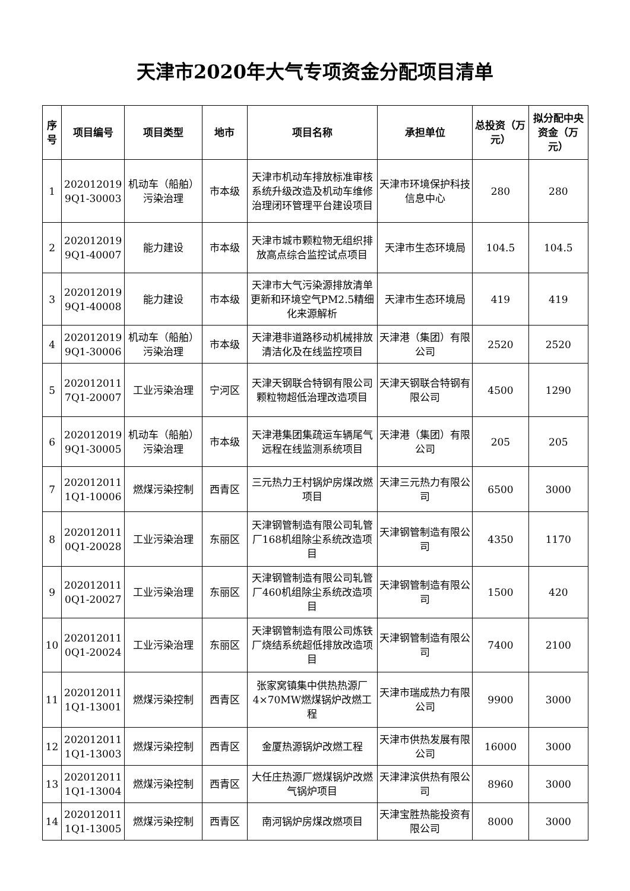天津市2020年大气专项资金分配项目清单
| 序号 | 项目编号 | 项目类型 | 地市 | 项目名称 | 承担单位 | 总投资（万元） | 拟分配中央资金（万元） |
| --- | --- | --- | --- | --- | --- | --- | --- |
| 1 | 202012019 9Q1-30003 | 机动车（船舶） 污染治理 | 市本级 | 天津市机动车排放标准审核系统升级改造及机动车维修治理闭环管理平台建设项目 | 天津市环境保护科技信息中心 | 280 | 280 |
| 2 | 202012019 9Q1-40007 | 能力建设 | 市本级 | 天津市城市颗粒物无组织排放高点综合监控试点项目 | 天津市生态环境局 | 104.5 | 104.5 |
| 3 | 202012019 9Q1-40008 | 能力建设 | 市本级 | 天津市大气污染源排放清单更新和环境空气PM2.5精细化来源解析 | 天津市生态环境局 | 419 | 419 |
| 4 | 202012019 9Q1-30006 | 机动车（船舶） 污染治理 | 市本级 | 天津港非道路移动机械排放清洁化及在线监控项目 | 天津港（集团）有限公司 | 2520 | 2520 |
| 5 | 202012011 7Q1-20007 | 工业污染治理 | 宁河区 | 天津天钢联合特钢有限公司颗粒物超低治理改造项目 | 天津天钢联合特钢有限公司 | 4500 | 1290 |
| 6 | 202012019 9Q1-30005 | 机动车（船舶） 污染治理 | 市本级 | 天津港集团集疏运车辆尾气远程在线监测系统项目 | 天津港（集团）有限公司 | 205 | 205 |
| 7 | 202012011 1Q1-10006 | 燃煤污染控制 | 西青区 | 三元热力王村锅炉房煤改燃项目 | 天津三元热力有限公司 | 6500 | 3000 |
| 8 | 202012011 0Q1-20028 | 工业污染治理 | 东丽区 | 天津钢管制造有限公司轧管厂168机组除尘系统改造项目 | 天津钢管制造有限公司 | 4350 | 1170 |
| 9 | 202012011 0Q1-20027 | 工业污染治理 | 东丽区 | 天津钢管制造有限公司轧管厂460机组除尘系统改造项目 | 天津钢管制造有限公司 | 1500 | 420 |
| 10 | 202012011 0Q1-20024 | 工业污染治理 | 东丽区 | 天津钢管制造有限公司炼铁厂烧结系统超低排放改造项目 | 天津钢管制造有限公司 | 7400 | 2100 |
| 11 | 202012011 1Q1-13001 | 燃煤污染控制 | 西青区 | 张家窝镇集中供热热源厂4×70MW燃煤锅炉改燃工程 | 天津市瑞成热力有限公司 | 9900 | 3000 |
| 12 | 202012011 1Q1-13003 | 燃煤污染控制 | 西青区 | 金厦热源锅炉改燃工程 | 天津市供热发展有限公司 | 16000 | 3000 |
| 13 | 202012011 1Q1-13004 | 燃煤污染控制 | 西青区 | 大任庄热源厂燃煤锅炉改燃气锅炉项目 | 天津津滨供热有限公司 | 8960 | 3000 |
| 14 | 202012011 1Q1-13005 | 燃煤污染控制 | 西青区 | 南河锅炉房煤改燃项目 | 天津宝胜热能投资有限公司 | 8000 | 3000 |